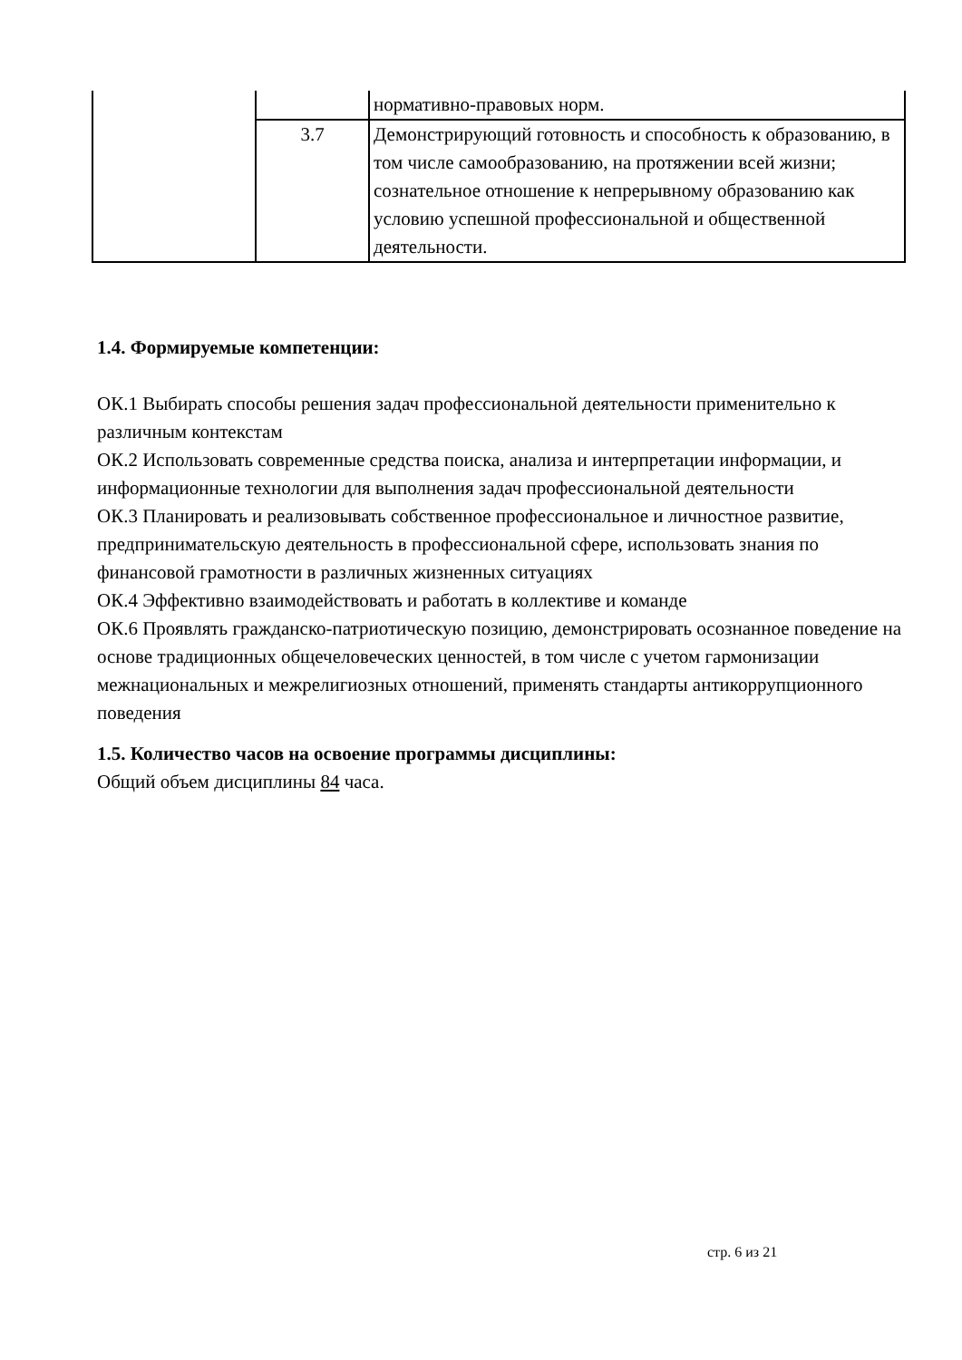| | | нормативно-правовых норм. |
| | 3.7 | Демонстрирующий готовность и способность к образованию, в том числе самообразованию, на протяжении всей жизни; сознательное отношение к непрерывному образованию как условию успешной профессиональной и общественной деятельности. |
1.4. Формируемые компетенции:
ОК.1 Выбирать способы решения задач профессиональной деятельности применительно к различным контекстам
ОК.2 Использовать современные средства поиска, анализа и интерпретации информации, и информационные технологии для выполнения задач профессиональной деятельности
ОК.3 Планировать и реализовывать собственное профессиональное и личностное развитие, предпринимательскую деятельность в профессиональной сфере, использовать знания по финансовой грамотности в различных жизненных ситуациях
ОК.4 Эффективно взаимодействовать и работать в коллективе и команде
ОК.6 Проявлять гражданско-патриотическую позицию, демонстрировать осознанное поведение на основе традиционных общечеловеческих ценностей, в том числе с учетом гармонизации межнациональных и межрелигиозных отношений, применять стандарты антикоррупционного поведения
1.5. Количество часов на освоение программы дисциплины:
Общий объем дисциплины 84 часа.
стр. 6 из 21